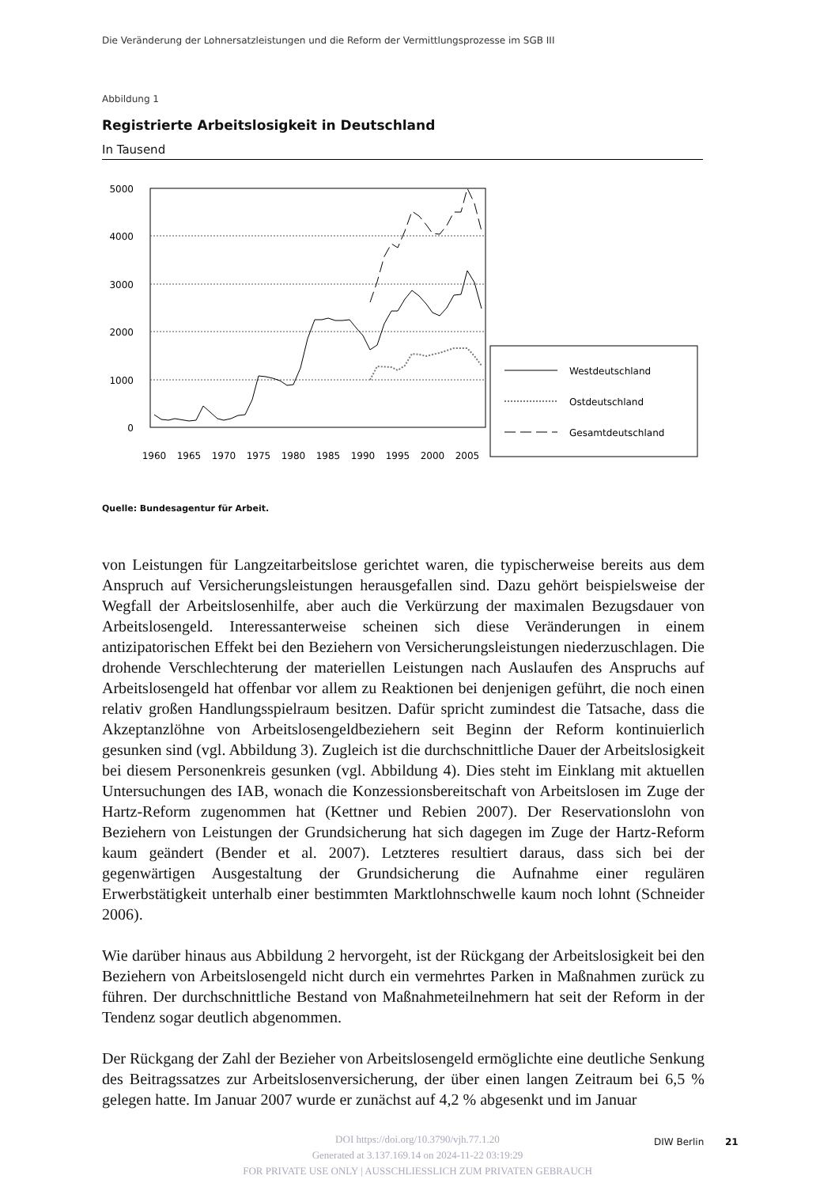Die Veränderung der Lohnersatzleistungen und die Reform der Vermittlungsprozesse im SGB III
Abbildung 1
Registrierte Arbeitslosigkeit in Deutschland
In Tausend
5000
4000
3000
2000
1000
0
1960
1965
1970
1975
1980
1985
1990
1995
2000
2005
Westdeutschland
Ostdeutschland
Gesamtdeutschland
Quelle: Bundesagentur für Arbeit.
von Leistungen für Langzeitarbeitslose gerichtet waren, die typischerweise bereits aus dem Anspruch auf Versicherungsleistungen herausgefallen sind. Dazu gehört beispielsweise der Wegfall der Arbeitslosenhilfe, aber auch die Verkürzung der maximalen Bezugsdauer von Arbeitslosengeld. Interessanterweise scheinen sich diese Veränderungen in einem antizipatorischen Effekt bei den Beziehern von Versicherungsleistungen niederzuschlagen. Die drohende Verschlechterung der materiellen Leistungen nach Auslaufen des Anspruchs auf Arbeitslosengeld hat offenbar vor allem zu Reaktionen bei denjenigen geführt, die noch einen relativ großen Handlungsspielraum besitzen. Dafür spricht zumindest die Tatsache, dass die Akzeptanzlöhne von Arbeitslosengeldbeziehern seit Beginn der Reform kontinuierlich gesunken sind (vgl. Abbildung 3). Zugleich ist die durchschnittliche Dauer der Arbeitslosigkeit bei diesem Personenkreis gesunken (vgl. Abbildung 4). Dies steht im Einklang mit aktuellen Untersuchungen des IAB, wonach die Konzessionsbereitschaft von Arbeitslosen im Zuge der Hartz-Reform zugenommen hat (Kettner und Rebien 2007). Der Reservationslohn von Beziehern von Leistungen der Grundsicherung hat sich dagegen im Zuge der Hartz-Reform kaum geändert (Bender et al. 2007). Letzteres resultiert daraus, dass sich bei der gegenwärtigen Ausgestaltung der Grundsicherung die Aufnahme einer regulären Erwerbstätigkeit unterhalb einer bestimmten Marktlohnschwelle kaum noch lohnt (Schneider 2006).
Wie darüber hinaus aus Abbildung 2 hervorgeht, ist der Rückgang der Arbeitslosigkeit bei den Beziehern von Arbeitslosengeld nicht durch ein vermehrtes Parken in Maßnahmen zurück zu führen. Der durchschnittliche Bestand von Maßnahmeteilnehmern hat seit der Reform in der Tendenz sogar deutlich abgenommen.
Der Rückgang der Zahl der Bezieher von Arbeitslosengeld ermöglichte eine deutliche Senkung des Beitragssatzes zur Arbeitslosenversicherung, der über einen langen Zeitraum bei 6,5 % gelegen hatte. Im Januar 2007 wurde er zunächst auf 4,2 % abgesenkt und im Januar
DOI https://doi.org/10.3790/vjh.77.1.20
Generated at 3.137.169.14 on 2024-11-22 03:19:29
FOR PRIVATE USE ONLY | AUSSCHLIESSLICH ZUM PRIVATEN GEBRAUCH
DIW Berlin 21